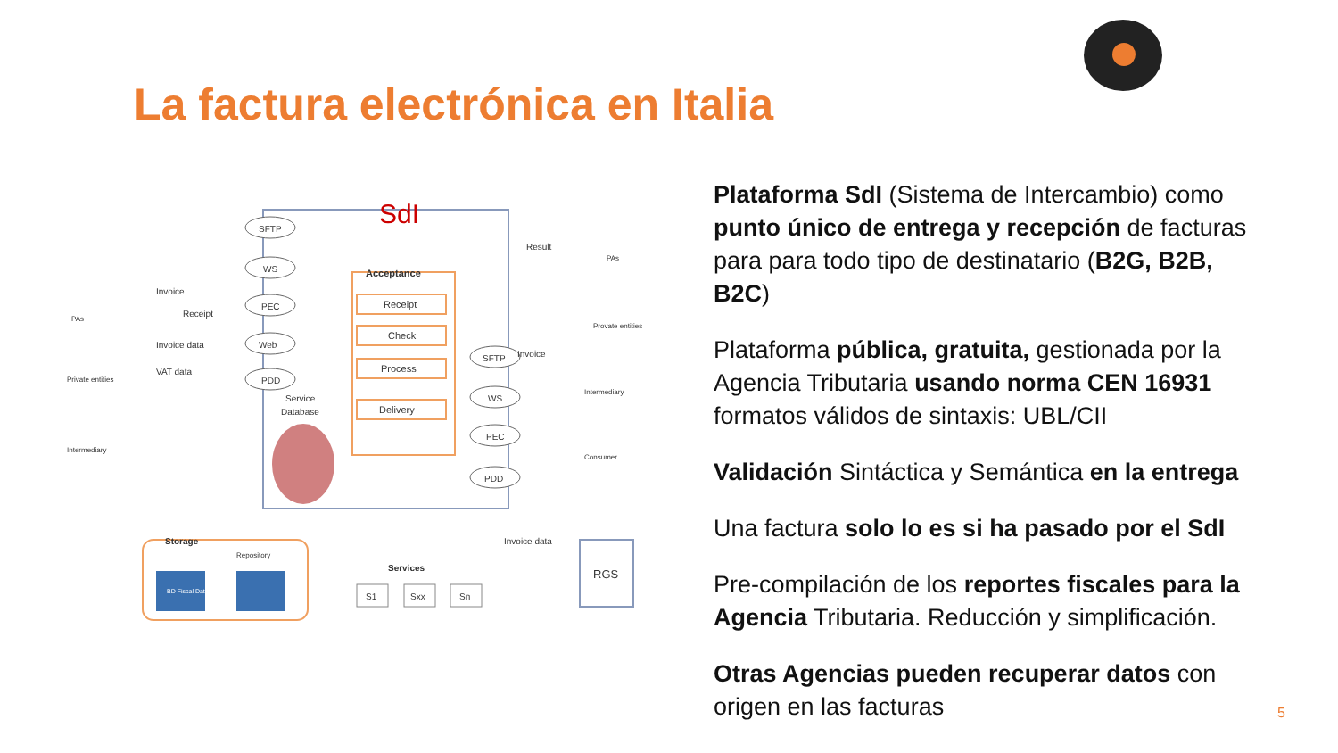La factura electrónica en Italia
SdI
Acceptance
Receipt
Check
Process
Delivery
SFTP
WS
PEC
Web
PDD
SFTP
WS
PEC
PDD
Invoice
Receipt
Invoice data
VAT data
PAs
Private entities
Intermediary
Result
Invoice
PAs
Provate entities
Intermediary
Consumer
Service
Database
Storage
Repository
BD Fiscal Data
Services
S1
Sxx
Sn
RGS
Invoice data
Plataforma SdI (Sistema de Intercambio) como punto único de entrega y recepción de facturas para para todo tipo de destinatario (B2G, B2B, B2C)
Plataforma pública, gratuita, gestionada por la Agencia Tributaria usando norma CEN 16931 formatos válidos de sintaxis: UBL/CII
Validación Sintáctica y Semántica en la entrega
Una factura solo lo es si ha pasado por el SdI
Pre-compilación de los reportes fiscales para la Agencia Tributaria. Reducción y simplificación.
Otras Agencias pueden recuperar datos con origen en las facturas
5